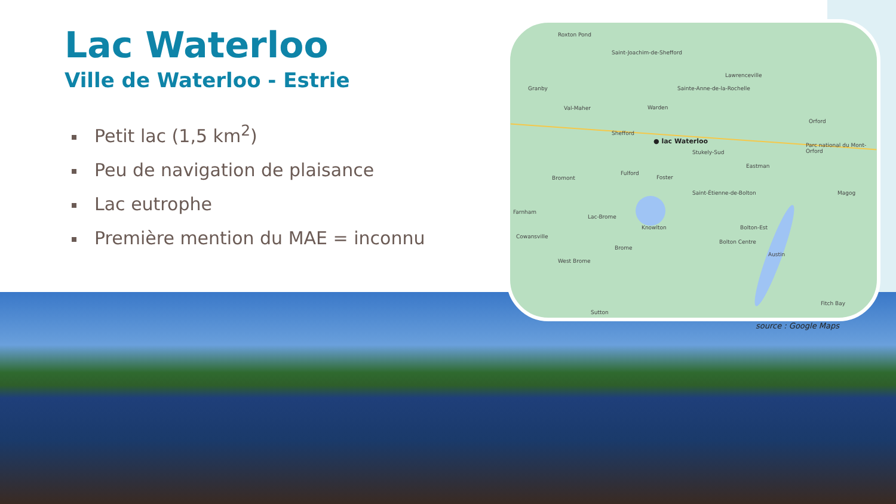Lac Waterloo
Ville de Waterloo - Estrie
Petit lac (1,5 km<sup>2</sup>)
Peu de navigation de plaisance
Lac eutrophe
Première mention du MAE = inconnu
Roxton Pond
Saint-Joachim-de-Shefford
Lawrenceville
Granby Sainte-Anne-de-la-Rochelle
Val-Maher Warden
Orford
Shefford
● lac Waterloo
Stukely-Sud
Parc national du Mont-Orford
Eastman
Bromont
Fulford
Foster
Saint-Étienne-de-Bolton Magog
Farnham
Lac-Brome
Knowlton Bolton-Est
Cowansville
Bolton Centre
Brome
Austin
West Brome
Fitch Bay
Sutton
source : Google Maps